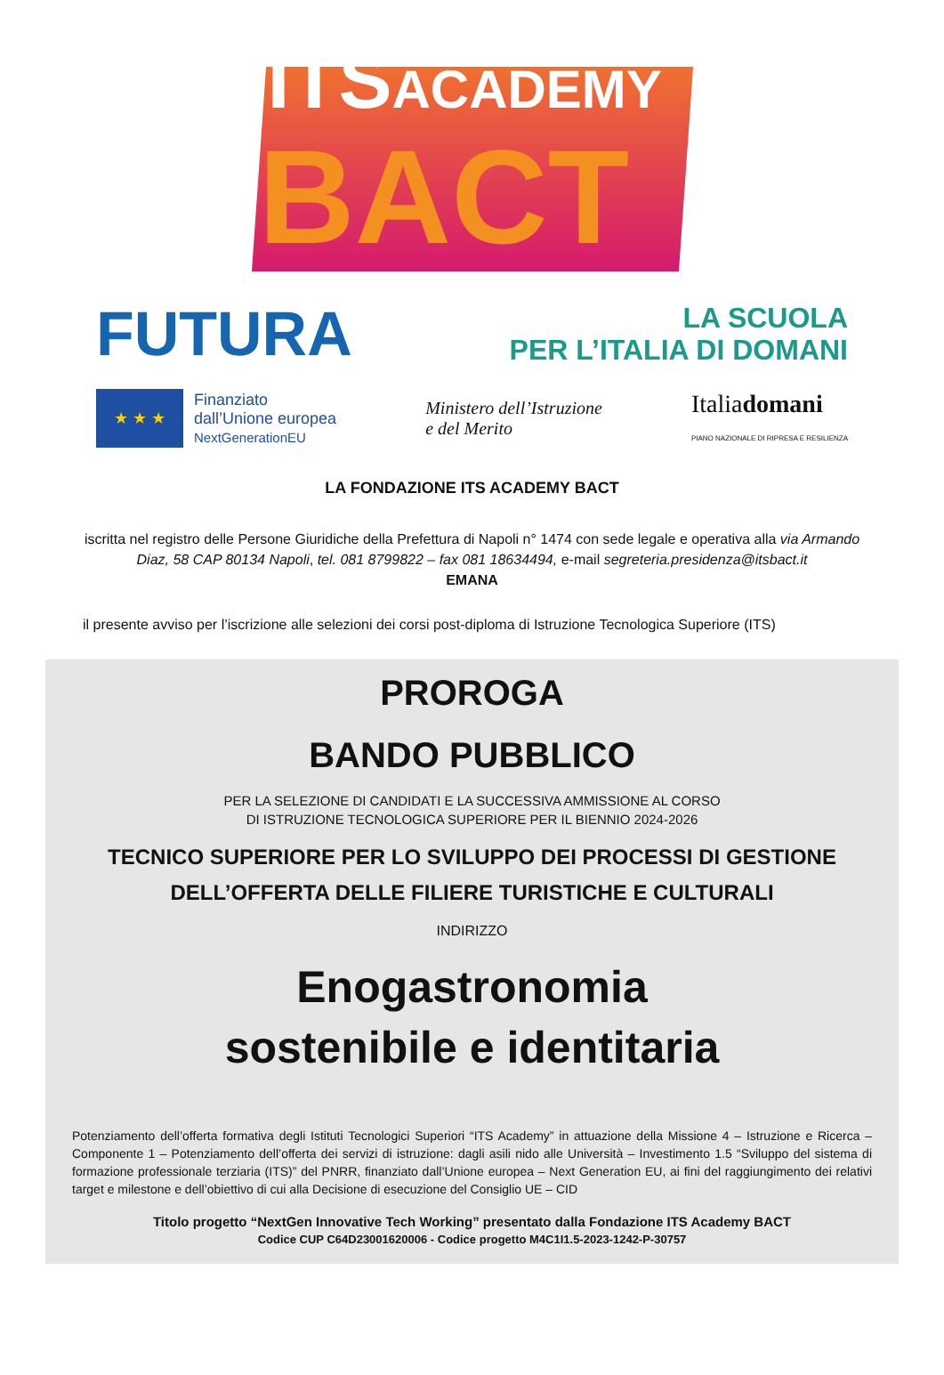ITSACADEMY
BACT
FUTURA
LA SCUOLA
PER L’ITALIA DI DOMANI
★ ★ ★
Finanziato
dall’Unione europea
NextGenerationEU
Ministero dell’Istruzione
e del Merito
Italiadomani
PIANO NAZIONALE DI RIPRESA E RESILIENZA
LA FONDAZIONE ITS ACADEMY BACT
iscritta nel registro delle Persone Giuridiche della Prefettura di Napoli n° 1474 con sede legale e operativa alla via Armando Diaz, 58 CAP 80134 Napoli, tel. 081 8799822 – fax 081 18634494, e-mail segreteria.presidenza@itsbact.it
EMANA
il presente avviso per l’iscrizione alle selezioni dei corsi post-diploma di Istruzione Tecnologica Superiore (ITS)
PROROGA
BANDO PUBBLICO
PER LA SELEZIONE DI CANDIDATI E LA SUCCESSIVA AMMISSIONE AL CORSO
DI ISTRUZIONE TECNOLOGICA SUPERIORE PER IL BIENNIO 2024-2026
TECNICO SUPERIORE PER LO SVILUPPO DEI PROCESSI DI GESTIONE
DELL’OFFERTA DELLE FILIERE TURISTICHE E CULTURALI
INDIRIZZO
Enogastronomia
sostenibile e identitaria
Potenziamento dell’offerta formativa degli Istituti Tecnologici Superiori “ITS Academy” in attuazione della Missione 4 – Istruzione e Ricerca – Componente 1 – Potenziamento dell’offerta dei servizi di istruzione: dagli asili nido alle Università – Investimento 1.5 “Sviluppo del sistema di formazione professionale terziaria (ITS)” del PNRR, finanziato dall’Unione europea – Next Generation EU, ai fini del raggiungimento dei relativi target e milestone e dell’obiettivo di cui alla Decisione di esecuzione del Consiglio UE – CID
Titolo progetto “NextGen Innovative Tech Working” presentato dalla Fondazione ITS Academy BACT
Codice CUP C64D23001620006 - Codice progetto M4C1I1.5-2023-1242-P-30757